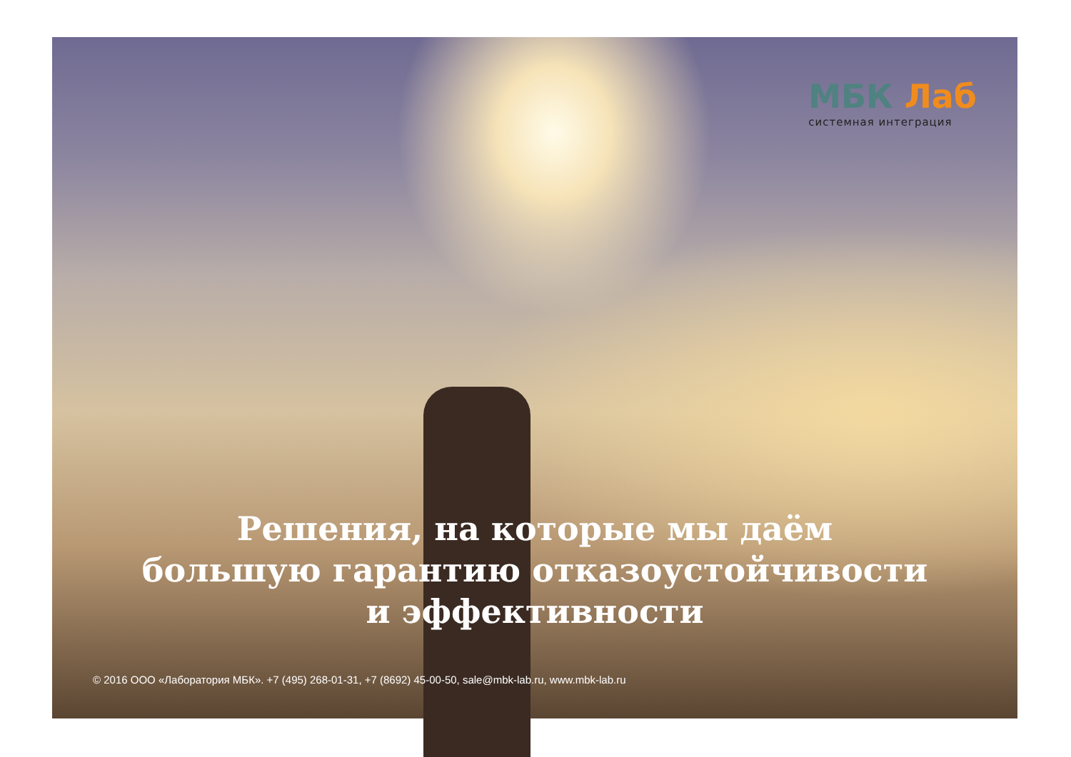МБК Лаб
системная интеграция
Решения, на которые мы даём
большую гарантию отказоустойчивости
и эффективности
© 2016 ООО «Лаборатория МБК». +7 (495) 268-01-31, +7 (8692) 45-00-50, sale@mbk-lab.ru, www.mbk-lab.ru